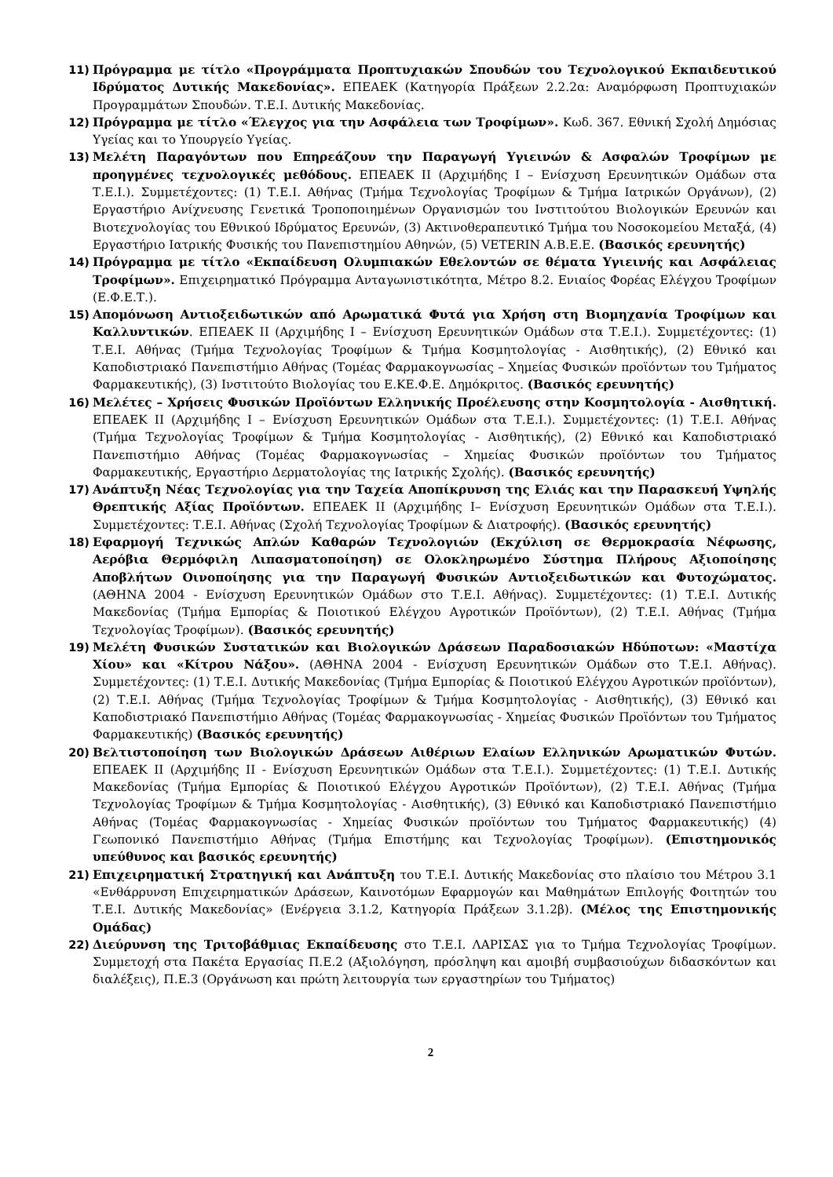11) Πρόγραμμα με τίτλο «Προγράμματα Προπτυχιακών Σπουδών του Τεχνολογικού Εκπαιδευτικού Ιδρύματος Δυτικής Μακεδονίας». ΕΠΕΑΕΚ (Κατηγορία Πράξεων 2.2.2α: Αναμόρφωση Προπτυχιακών Προγραμμάτων Σπουδών. Τ.Ε.Ι. Δυτικής Μακεδονίας.
12) Πρόγραμμα με τίτλο «Έλεγχος για την Ασφάλεια των Τροφίμων». Κωδ. 367. Εθνική Σχολή Δημόσιας Υγείας και το Υπουργείο Υγείας.
13) Μελέτη Παραγόντων που Επηρεάζουν την Παραγωγή Υγιεινών & Ασφαλών Τροφίμων με προηγμένες τεχνολογικές μεθόδους. ΕΠΕΑΕΚ ΙΙ (Αρχιμήδης Ι – Ενίσχυση Ερευνητικών Ομάδων στα Τ.Ε.Ι.). Συμμετέχοντες: (1) Τ.Ε.Ι. Αθήνας (Τμήμα Τεχνολογίας Τροφίμων & Τμήμα Ιατρικών Οργάνων), (2) Εργαστήριο Ανίχνευσης Γενετικά Τροποποιημένων Οργανισμών του Ινστιτούτου Βιολογικών Ερευνών και Βιοτεχνολογίας του Εθνικού Ιδρύματος Ερευνών, (3) Ακτινοθεραπευτικό Τμήμα του Νοσοκομείου Μεταξά, (4) Εργαστήριο Ιατρικής Φυσικής του Πανεπιστημίου Αθηνών, (5) VETERIN A.B.E.E. (Βασικός ερευνητής)
14) Πρόγραμμα με τίτλο «Εκπαίδευση Ολυμπιακών Εθελοντών σε θέματα Υγιεινής και Ασφάλειας Τροφίμων». Επιχειρηματικό Πρόγραμμα Ανταγωνιστικότητα, Μέτρο 8.2. Ενιαίος Φορέας Ελέγχου Τροφίμων (Ε.Φ.Ε.Τ.).
15) Απομόνωση Αντιοξειδωτικών από Αρωματικά Φυτά για Χρήση στη Βιομηχανία Τροφίμων και Καλλυντικών. ΕΠΕΑΕΚ ΙΙ (Αρχιμήδης Ι – Ενίσχυση Ερευνητικών Ομάδων στα Τ.Ε.Ι.). Συμμετέχοντες: (1) Τ.Ε.Ι. Αθήνας (Τμήμα Τεχνολογίας Τροφίμων & Τμήμα Κοσμητολογίας - Αισθητικής), (2) Εθνικό και Καποδιστριακό Πανεπιστήμιο Αθήνας (Τομέας Φαρμακογνωσίας – Χημείας Φυσικών προϊόντων του Τμήματος Φαρμακευτικής), (3) Ινστιτούτο Βιολογίας του Ε.ΚΕ.Φ.Ε. Δημόκριτος. (Βασικός ερευνητής)
16) Μελέτες – Χρήσεις Φυσικών Προϊόντων Ελληνικής Προέλευσης στην Κοσμητολογία - Αισθητική. ΕΠΕΑΕΚ ΙΙ (Αρχιμήδης Ι – Ενίσχυση Ερευνητικών Ομάδων στα Τ.Ε.Ι.). Συμμετέχοντες: (1) Τ.Ε.Ι. Αθήνας (Τμήμα Τεχνολογίας Τροφίμων & Τμήμα Κοσμητολογίας - Αισθητικής), (2) Εθνικό και Καποδιστριακό Πανεπιστήμιο Αθήνας (Τομέας Φαρμακογνωσίας – Χημείας Φυσικών προϊόντων του Τμήματος Φαρμακευτικής, Εργαστήριο Δερματολογίας της Ιατρικής Σχολής). (Βασικός ερευνητής)
17) Ανάπτυξη Νέας Τεχνολογίας για την Ταχεία Αποπίκρυνση της Ελιάς και την Παρασκευή Υψηλής Θρεπτικής Αξίας Προϊόντων. ΕΠΕΑΕΚ ΙΙ (Αρχιμήδης Ι– Ενίσχυση Ερευνητικών Ομάδων στα Τ.Ε.Ι.). Συμμετέχοντες: Τ.Ε.Ι. Αθήνας (Σχολή Τεχνολογίας Τροφίμων & Διατροφής). (Βασικός ερευνητής)
18) Εφαρμογή Τεχνικώς Απλών Καθαρών Τεχνολογιών (Εκχύλιση σε Θερμοκρασία Νέφωσης, Αερόβια Θερμόφιλη Λιπασματοποίηση) σε Ολοκληρωμένο Σύστημα Πλήρους Αξιοποίησης Αποβλήτων Οινοποίησης για την Παραγωγή Φυσικών Αντιοξειδωτικών και Φυτοχώματος. (ΑΘΗΝΑ 2004 - Ενίσχυση Ερευνητικών Ομάδων στο Τ.Ε.Ι. Αθήνας). Συμμετέχοντες: (1) Τ.Ε.Ι. Δυτικής Μακεδονίας (Τμήμα Εμπορίας & Ποιοτικού Ελέγχου Αγροτικών Προϊόντων), (2) Τ.Ε.Ι. Αθήνας (Τμήμα Τεχνολογίας Τροφίμων). (Βασικός ερευνητής)
19) Μελέτη Φυσικών Συστατικών και Βιολογικών Δράσεων Παραδοσιακών Ηδύποτων: «Μαστίχα Χίου» και «Κίτρου Νάξου». (ΑΘΗΝΑ 2004 - Ενίσχυση Ερευνητικών Ομάδων στο Τ.Ε.Ι. Αθήνας). Συμμετέχοντες: (1) Τ.Ε.Ι. Δυτικής Μακεδονίας (Τμήμα Εμπορίας & Ποιοτικού Ελέγχου Αγροτικών προϊόντων), (2) Τ.Ε.Ι. Αθήνας (Τμήμα Τεχνολογίας Τροφίμων & Τμήμα Κοσμητολογίας - Αισθητικής), (3) Εθνικό και Καποδιστριακό Πανεπιστήμιο Αθήνας (Τομέας Φαρμακογνωσίας - Χημείας Φυσικών Προϊόντων του Τμήματος Φαρμακευτικής) (Βασικός ερευνητής)
20) Βελτιστοποίηση των Βιολογικών Δράσεων Αιθέριων Ελαίων Ελληνικών Αρωματικών Φυτών. ΕΠΕΑΕΚ ΙΙ (Αρχιμήδης ΙΙ - Ενίσχυση Ερευνητικών Ομάδων στα Τ.Ε.Ι.). Συμμετέχοντες: (1) Τ.Ε.Ι. Δυτικής Μακεδονίας (Τμήμα Εμπορίας & Ποιοτικού Ελέγχου Αγροτικών Προϊόντων), (2) Τ.Ε.Ι. Αθήνας (Τμήμα Τεχνολογίας Τροφίμων & Τμήμα Κοσμητολογίας - Αισθητικής), (3) Εθνικό και Καποδιστριακό Πανεπιστήμιο Αθήνας (Τομέας Φαρμακογνωσίας - Χημείας Φυσικών προϊόντων του Τμήματος Φαρμακευτικής) (4) Γεωπονικό Πανεπιστήμιο Αθήνας (Τμήμα Επιστήμης και Τεχνολογίας Τροφίμων). (Επιστημονικός υπεύθυνος και βασικός ερευνητής)
21) Επιχειρηματική Στρατηγική και Ανάπτυξη του Τ.Ε.Ι. Δυτικής Μακεδονίας στο πλαίσιο του Μέτρου 3.1 «Ενθάρρυνση Επιχειρηματικών Δράσεων, Καινοτόμων Εφαρμογών και Μαθημάτων Επιλογής Φοιτητών του Τ.Ε.Ι. Δυτικής Μακεδονίας» (Ενέργεια 3.1.2, Κατηγορία Πράξεων 3.1.2β). (Μέλος της Επιστημονικής Ομάδας)
22) Διεύρυνση της Τριτοβάθμιας Εκπαίδευσης στο Τ.Ε.Ι. ΛΑΡΙΣΑΣ για το Τμήμα Τεχνολογίας Τροφίμων. Συμμετοχή στα Πακέτα Εργασίας Π.Ε.2 (Αξιολόγηση, πρόσληψη και αμοιβή συμβασιούχων διδασκόντων και διαλέξεις), Π.Ε.3 (Οργάνωση και πρώτη λειτουργία των εργαστηρίων του Τμήματος)
2